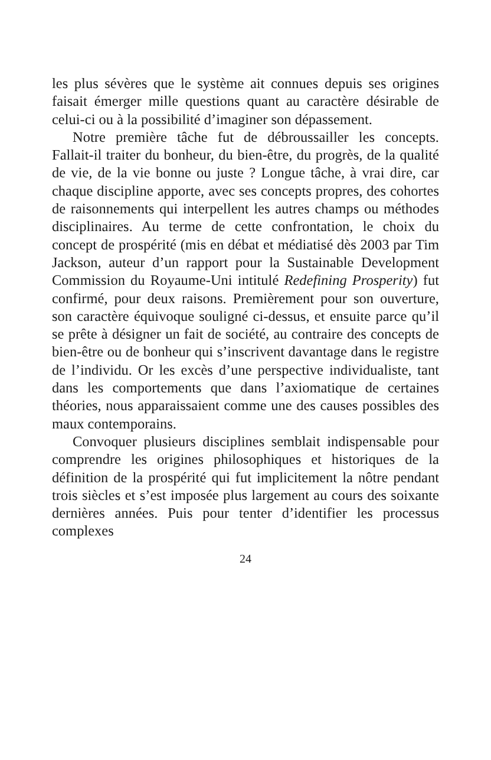les plus sévères que le système ait connues depuis ses origines faisait émerger mille questions quant au caractère désirable de celui-ci ou à la possibilité d’imaginer son dépassement.
Notre première tâche fut de débroussailler les concepts. Fallait-il traiter du bonheur, du bien-être, du progrès, de la qualité de vie, de la vie bonne ou juste ? Longue tâche, à vrai dire, car chaque discipline apporte, avec ses concepts propres, des cohortes de raisonnements qui interpellent les autres champs ou méthodes disciplinaires. Au terme de cette confrontation, le choix du concept de prospérité (mis en débat et médiatisé dès 2003 par Tim Jackson, auteur d’un rapport pour la Sustainable Development Commission du Royaume-Uni intitulé Redefining Prosperity) fut confirmé, pour deux raisons. Premièrement pour son ouverture, son caractère équivoque souligné ci-dessus, et ensuite parce qu’il se prête à désigner un fait de société, au contraire des concepts de bien-être ou de bonheur qui s’inscrivent davantage dans le registre de l’individu. Or les excès d’une perspective individualiste, tant dans les comportements que dans l’axiomatique de certaines théories, nous apparaissaient comme une des causes possibles des maux contemporains.
Convoquer plusieurs disciplines semblait indispensable pour comprendre les origines philosophiques et historiques de la définition de la prospérité qui fut implicitement la nôtre pendant trois siècles et s’est imposée plus largement au cours des soixante dernières années. Puis pour tenter d’identifier les processus complexes
24